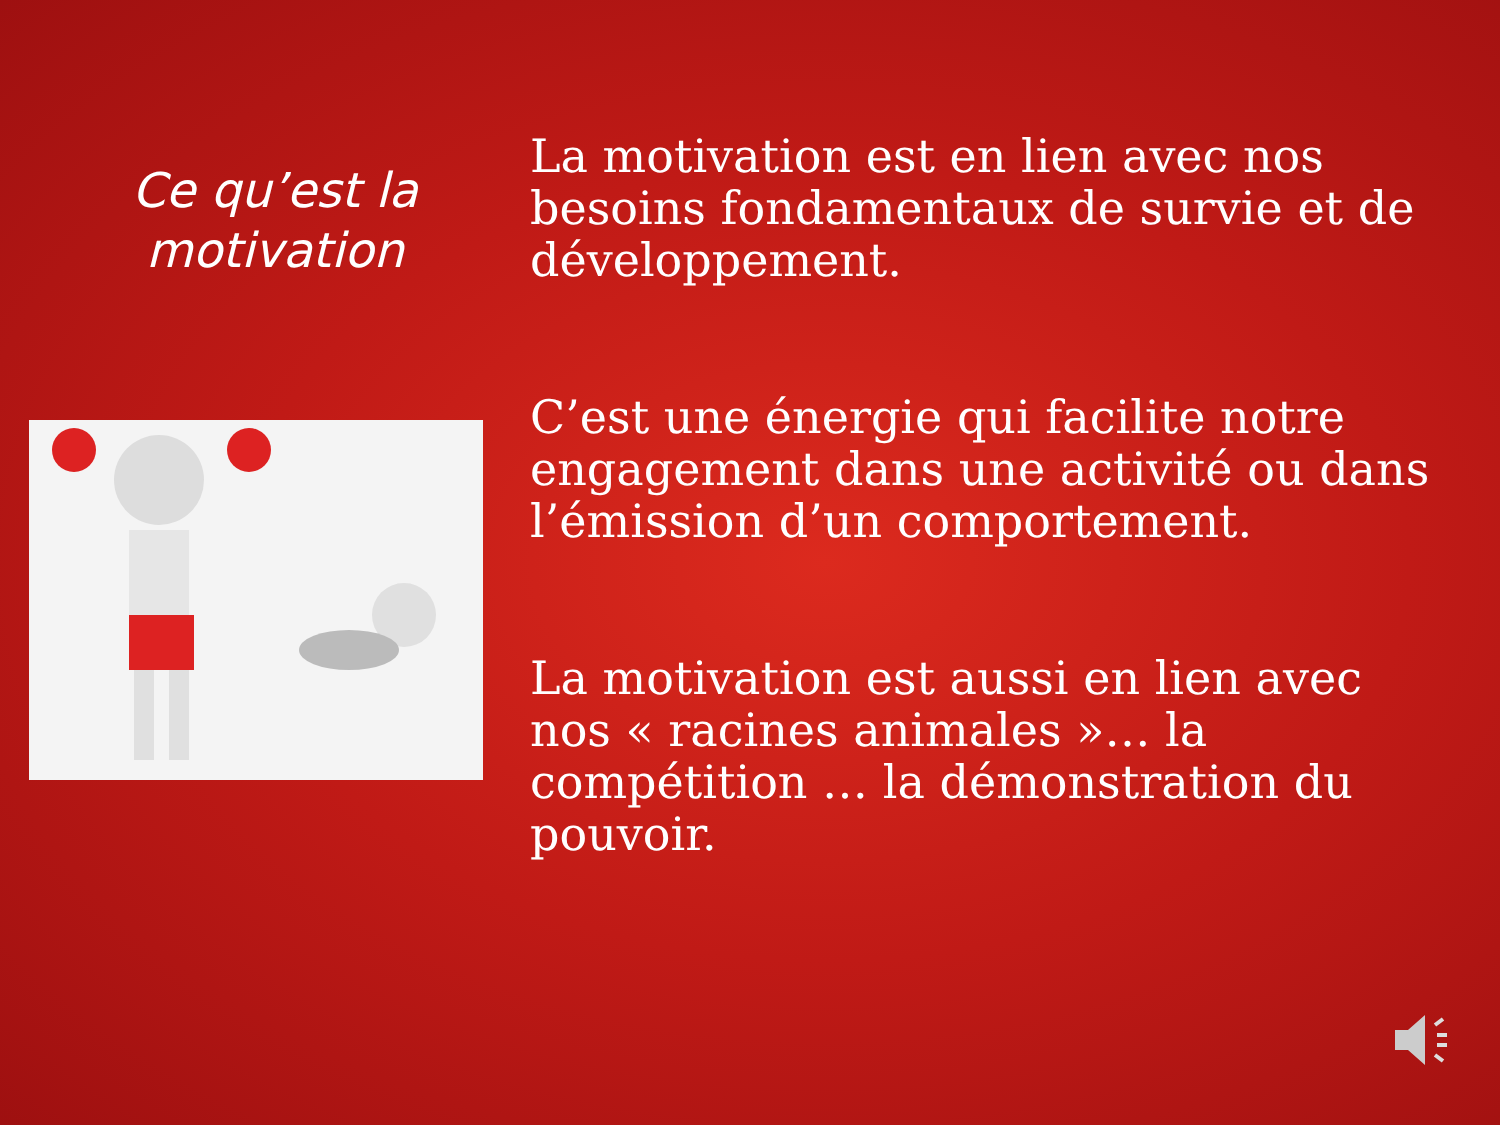Ce qu’est la motivation
La motivation est en lien avec nos besoins fondamentaux de survie et de développement.
C’est une énergie qui facilite notre engagement dans une activité ou dans l’émission d’un comportement.
La motivation est aussi en lien avec nos « racines animales »… la compétition … la démonstration du pouvoir.